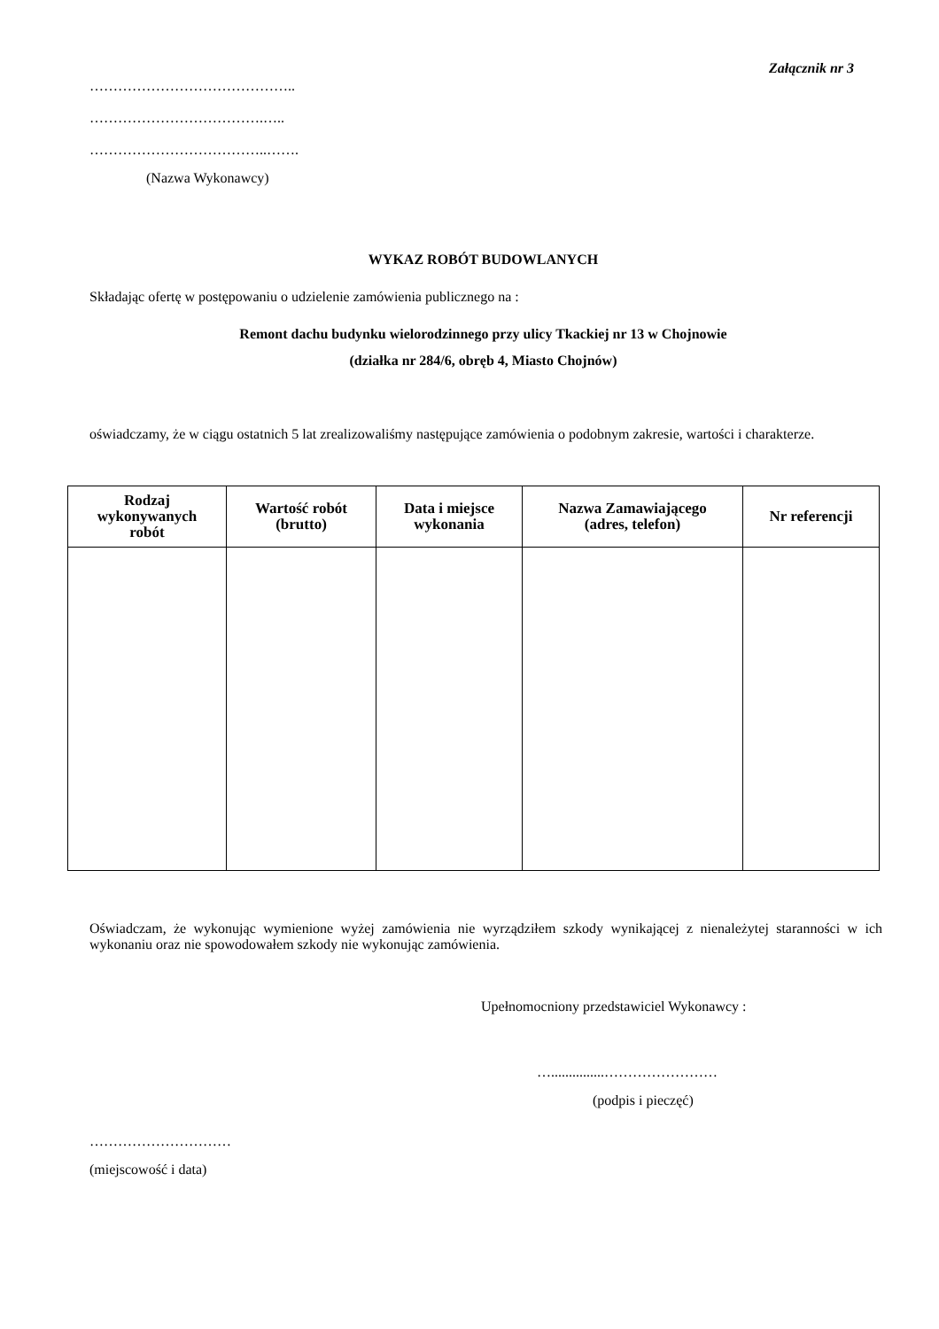Załącznik nr 3
……………………………………..
……………………………….…..
………………………………..…….
(Nazwa Wykonawcy)
WYKAZ ROBÓT BUDOWLANYCH
Składając ofertę w postępowaniu o udzielenie zamówienia publicznego na :
Remont dachu budynku wielorodzinnego przy ulicy Tkackiej nr 13 w Chojnowie
(działka nr 284/6, obręb 4, Miasto Chojnów)
oświadczamy, że w ciągu ostatnich 5 lat zrealizowaliśmy następujące zamówienia o podobnym zakresie, wartości i charakterze.
| Rodzaj wykonywanych robót | Wartość robót (brutto) | Data i miejsce wykonania | Nazwa Zamawiającego (adres, telefon) | Nr referencji |
| --- | --- | --- | --- | --- |
Oświadczam, że wykonując wymienione wyżej zamówienia nie wyrządziłem szkody wynikającej z nienależytej staranności w ich wykonaniu oraz nie spowodowałem szkody nie wykonując zamówienia.
Upełnomocniony przedstawiciel Wykonawcy :
…...............……………………
(podpis i pieczęć)
…………………………
(miejscowość i data)